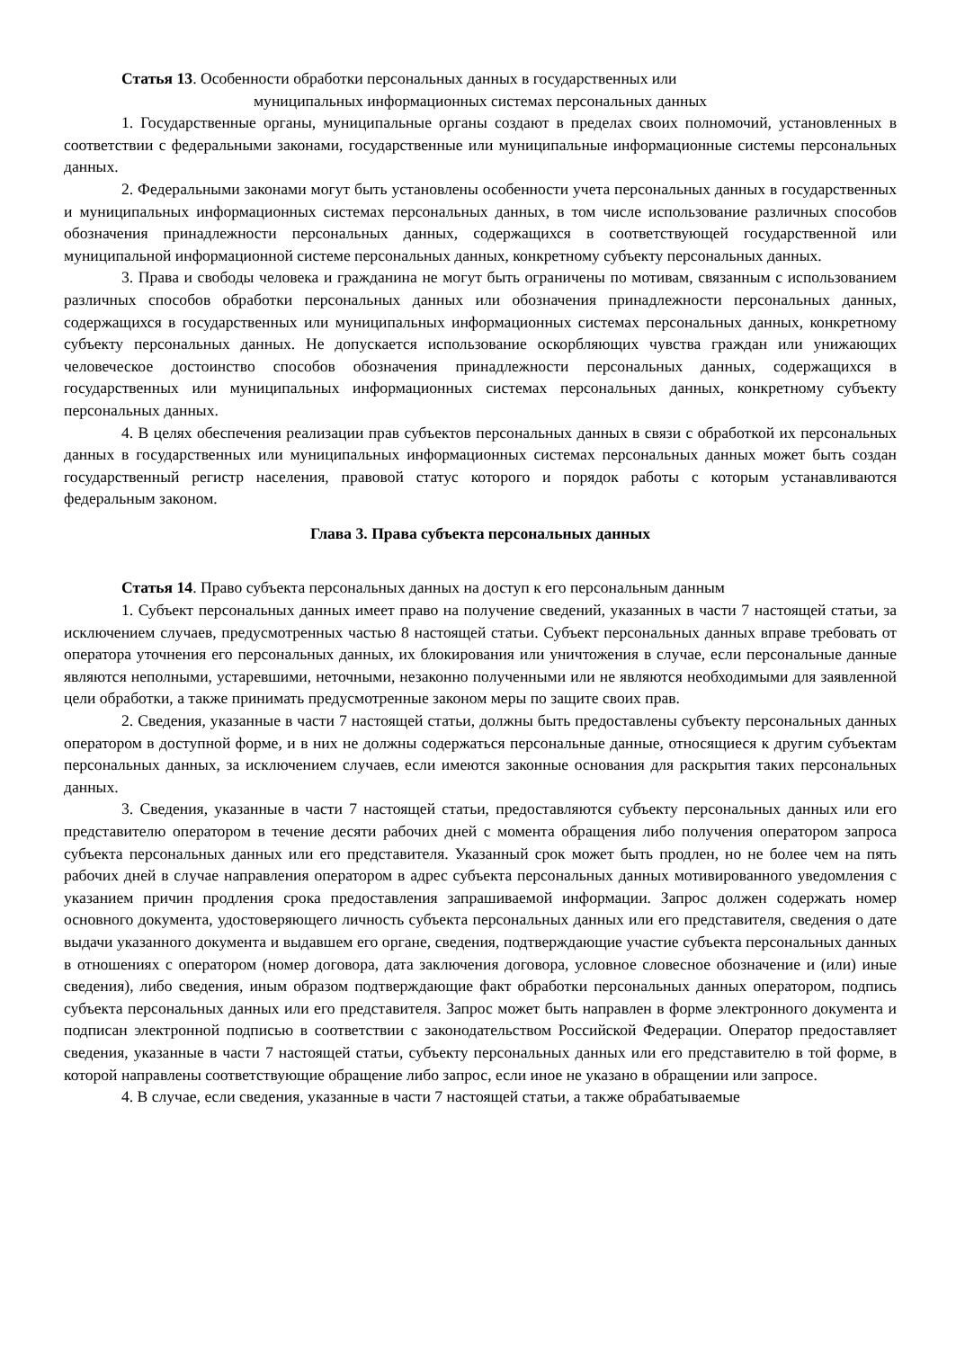Статья 13. Особенности обработки персональных данных в государственных или
муниципальных информационных системах персональных данных
1. Государственные органы, муниципальные органы создают в пределах своих полномочий, установленных в соответствии с федеральными законами, государственные или муниципальные информационные системы персональных данных.
2. Федеральными законами могут быть установлены особенности учета персональных данных в государственных и муниципальных информационных системах персональных данных, в том числе использование различных способов обозначения принадлежности персональных данных, содержащихся в соответствующей государственной или муниципальной информационной системе персональных данных, конкретному субъекту персональных данных.
3. Права и свободы человека и гражданина не могут быть ограничены по мотивам, связанным с использованием различных способов обработки персональных данных или обозначения принадлежности персональных данных, содержащихся в государственных или муниципальных информационных системах персональных данных, конкретному субъекту персональных данных. Не допускается использование оскорбляющих чувства граждан или унижающих человеческое достоинство способов обозначения принадлежности персональных данных, содержащихся в государственных или муниципальных информационных системах персональных данных, конкретному субъекту персональных данных.
4. В целях обеспечения реализации прав субъектов персональных данных в связи с обработкой их персональных данных в государственных или муниципальных информационных системах персональных данных может быть создан государственный регистр населения, правовой статус которого и порядок работы с которым устанавливаются федеральным законом.
Глава 3. Права субъекта персональных данных
Статья 14. Право субъекта персональных данных на доступ к его персональным данным
1. Субъект персональных данных имеет право на получение сведений, указанных в части 7 настоящей статьи, за исключением случаев, предусмотренных частью 8 настоящей статьи. Субъект персональных данных вправе требовать от оператора уточнения его персональных данных, их блокирования или уничтожения в случае, если персональные данные являются неполными, устаревшими, неточными, незаконно полученными или не являются необходимыми для заявленной цели обработки, а также принимать предусмотренные законом меры по защите своих прав.
2. Сведения, указанные в части 7 настоящей статьи, должны быть предоставлены субъекту персональных данных оператором в доступной форме, и в них не должны содержаться персональные данные, относящиеся к другим субъектам персональных данных, за исключением случаев, если имеются законные основания для раскрытия таких персональных данных.
3. Сведения, указанные в части 7 настоящей статьи, предоставляются субъекту персональных данных или его представителю оператором в течение десяти рабочих дней с момента обращения либо получения оператором запроса субъекта персональных данных или его представителя. Указанный срок может быть продлен, но не более чем на пять рабочих дней в случае направления оператором в адрес субъекта персональных данных мотивированного уведомления с указанием причин продления срока предоставления запрашиваемой информации. Запрос должен содержать номер основного документа, удостоверяющего личность субъекта персональных данных или его представителя, сведения о дате выдачи указанного документа и выдавшем его органе, сведения, подтверждающие участие субъекта персональных данных в отношениях с оператором (номер договора, дата заключения договора, условное словесное обозначение и (или) иные сведения), либо сведения, иным образом подтверждающие факт обработки персональных данных оператором, подпись субъекта персональных данных или его представителя. Запрос может быть направлен в форме электронного документа и подписан электронной подписью в соответствии с законодательством Российской Федерации. Оператор предоставляет сведения, указанные в части 7 настоящей статьи, субъекту персональных данных или его представителю в той форме, в которой направлены соответствующие обращение либо запрос, если иное не указано в обращении или запросе.
4. В случае, если сведения, указанные в части 7 настоящей статьи, а также обрабатываемые